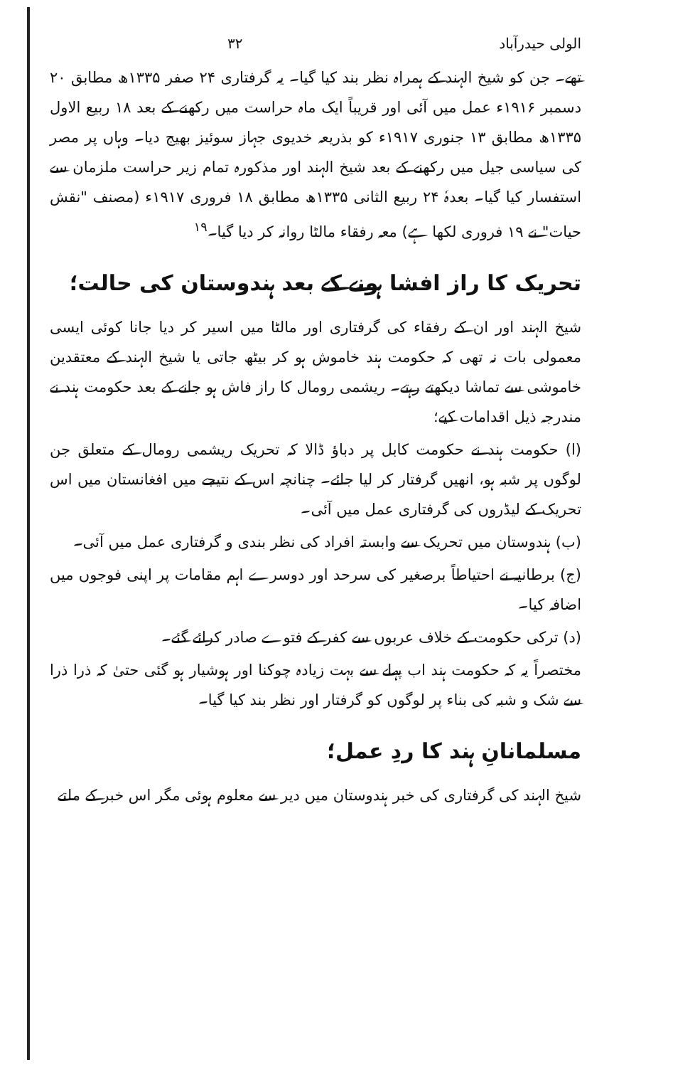الولی حیدرآباد ۳۲
تھے۔ جن کو شیخ الہند کے ہمراہ نظر بند کیا گیا۔ یہ گرفتاری ۲۴ صفر ۱۳۳۵ھ مطابق ۲۰ دسمبر ۱۹۱۶ء عمل میں آئی اور قریباً ایک ماہ حراست میں رکھنے کے بعد ۱۸ ربیع الاول ۱۳۳۵ھ مطابق ۱۳ جنوری ۱۹۱۷ء کو بذریعہ خدیوی جہاز سوئیز بھیج دیا۔ وہاں پر مصر کی سیاسی جیل میں رکھنے کے بعد شیخ الہند اور مذکورہ تمام زیر حراست ملزمان سے استفسار کیا گیا۔ بعدہٗ ۲۴ ربیع الثانی ۱۳۳۵ھ مطابق ۱۸ فروری ۱۹۱۷ء (مصنف "نقش حیات" نے ۱۹ فروری لکھا ہے) معہ رفقاء مالٹا روانہ کر دیا گیا۔<sup>۱۹</sup>
تحریک کا راز افشا ہونے کے بعد ہندوستان کی حالت؛
شیخ الہند اور ان کے رفقاء کی گرفتاری اور مالٹا میں اسیر کر دیا جانا کوئی ایسی معمولی بات نہ تھی کہ حکومت ہند خاموش ہو کر بیٹھ جاتی یا شیخ الہند کے معتقدین خاموشی سے تماشا دیکھتے رہتے۔ ریشمی رومال کا راز فاش ہو جانے کے بعد حکومت ہند نے مندرجہ ذیل اقدامات کیے؛
(ا) حکومت ہند نے حکومت کابل پر دباؤ ڈالا کہ تحریک ریشمی رومال کے متعلق جن لوگوں پر شبہ ہو، انھیں گرفتار کر لیا جائے۔ چنانچہ اس کے نتیجے میں افغانستان میں اس تحریک کے لیڈروں کی گرفتاری عمل میں آئی۔
(ب) ہندوستان میں تحریک سے وابستہ افراد کی نظر بندی و گرفتاری عمل میں آئی۔
(ج) برطانیہ نے احتیاطاً برصغیر کی سرحد اور دوسرے اہم مقامات پر اپنی فوجوں میں اضافہ کیا۔
(د) ترکی حکومت کے خلاف عربوں سے کفر کے فتوے صادر کرائے گئے۔
مختصراً یہ کہ حکومت ہند اب پہلے سے بہت زیادہ چوکنا اور ہوشیار ہو گئی حتیٰ کہ ذرا ذرا سے شک و شبہ کی بناء پر لوگوں کو گرفتار اور نظر بند کیا گیا۔
مسلمانانِ ہند کا ردِ عمل؛
شیخ الہند کی گرفتاری کی خبر ہندوستان میں دیر سے معلوم ہوئی مگر اس خبر کے ملتے